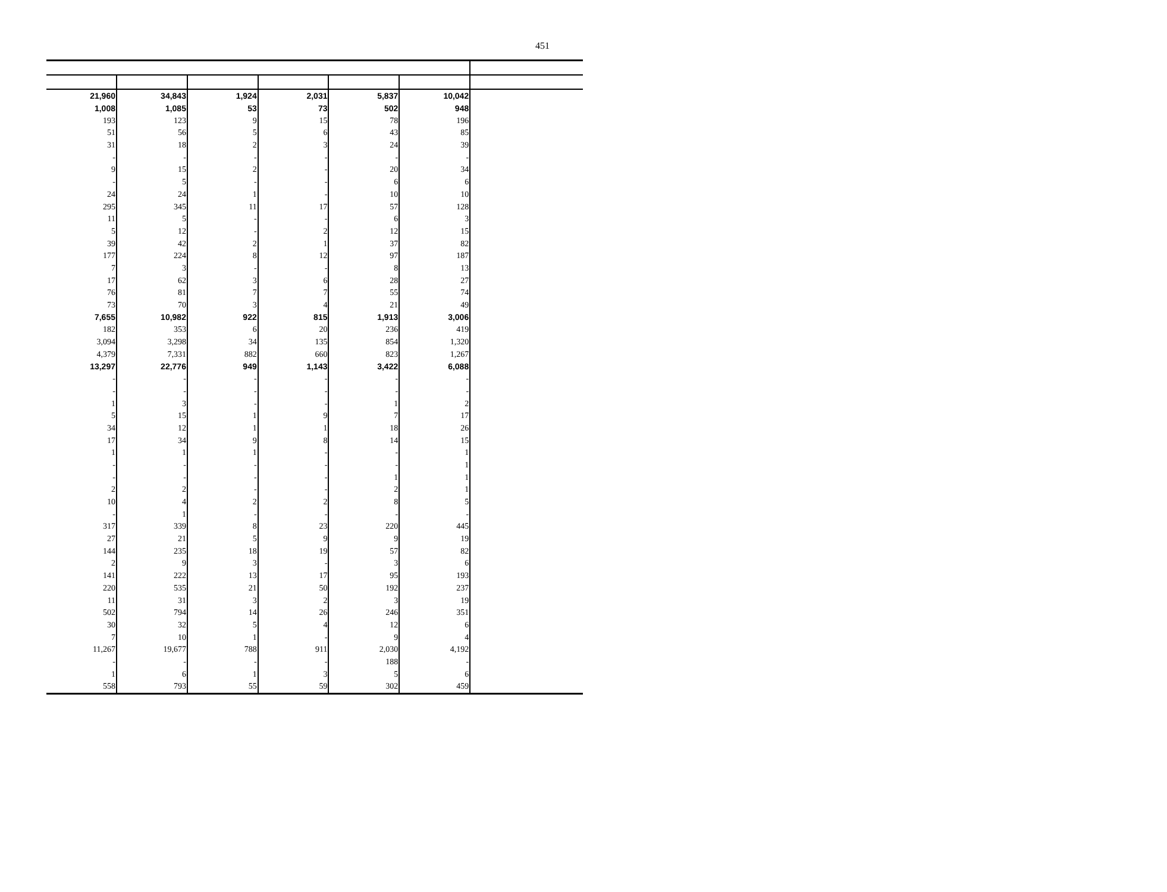451
| 21,960 | 34,843 | 1,924 | 2,031 | 5,837 | 10,042 | |
| 1,008 | 1,085 | 53 | 73 | 502 | 948 | |
| 193 | 123 | 9 | 15 | 78 | 196 | |
| 51 | 56 | 5 | 6 | 43 | 85 | |
| 31 | 18 | 2 | 3 | 24 | 39 | |
| - | - | - | - | - | - | |
| 9 | 15 | 2 | - | 20 | 34 | |
| - | 5 | - | - | 6 | 6 | |
| 24 | 24 | 1 | - | 10 | 10 | |
| 295 | 345 | 11 | 17 | 57 | 128 | |
| 11 | 5 | - | - | 6 | 3 | |
| 5 | 12 | - | 2 | 12 | 15 | |
| 39 | 42 | 2 | 1 | 37 | 82 | |
| 177 | 224 | 8 | 12 | 97 | 187 | |
| 7 | 3 | - | - | 8 | 13 | |
| 17 | 62 | 3 | 6 | 28 | 27 | |
| 76 | 81 | 7 | 7 | 55 | 74 | |
| 73 | 70 | 3 | 4 | 21 | 49 | |
| 7,655 | 10,982 | 922 | 815 | 1,913 | 3,006 | |
| 182 | 353 | 6 | 20 | 236 | 419 | |
| 3,094 | 3,298 | 34 | 135 | 854 | 1,320 | |
| 4,379 | 7,331 | 882 | 660 | 823 | 1,267 | |
| 13,297 | 22,776 | 949 | 1,143 | 3,422 | 6,088 | |
| - | - | - | - | - | - | |
| - | - | - | - | - | - | |
| 1 | 3 | - | - | 1 | 2 | |
| 5 | 15 | 1 | 9 | 7 | 17 | |
| 34 | 12 | 1 | 1 | 18 | 26 | |
| 17 | 34 | 9 | 8 | 14 | 15 | |
| 1 | 1 | 1 | - | - | 1 | |
| - | - | - | - | - | 1 | |
| - | - | - | - | 1 | 1 | |
| 2 | 2 | - | - | 2 | 1 | |
| 10 | 4 | 2 | 2 | 8 | 5 | |
| - | 1 | - | - | - | - | |
| 317 | 339 | 8 | 23 | 220 | 445 | |
| 27 | 21 | 5 | 9 | 9 | 19 | |
| 144 | 235 | 18 | 19 | 57 | 82 | |
| 2 | 9 | 3 | - | 3 | 6 | |
| 141 | 222 | 13 | 17 | 95 | 193 | |
| 220 | 535 | 21 | 50 | 192 | 237 | |
| 11 | 31 | 3 | 2 | 3 | 19 | |
| 502 | 794 | 14 | 26 | 246 | 351 | |
| 30 | 32 | 5 | 4 | 12 | 6 | |
| 7 | 10 | 1 | - | 9 | 4 | |
| 11,267 | 19,677 | 788 | 911 | 2,030 | 4,192 | |
| - | - | - | - | 188 | - | |
| 1 | 6 | 1 | 3 | 5 | 6 | |
| 558 | 793 | 55 | 59 | 302 | 459 | |